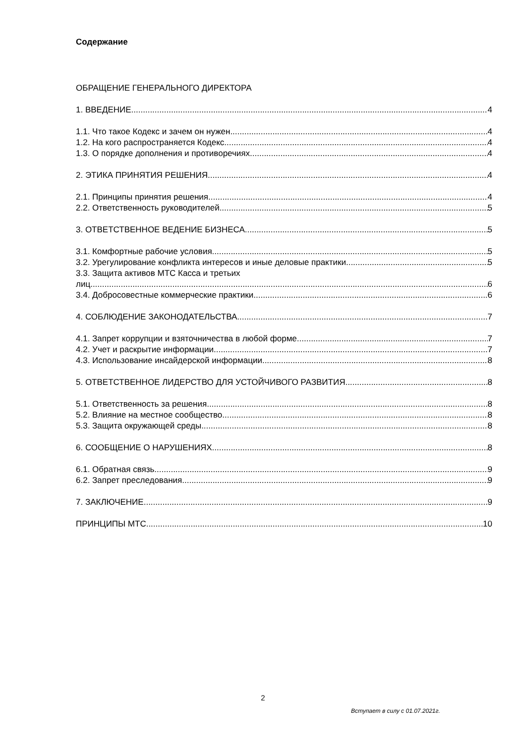Содержание
ОБРАЩЕНИЕ ГЕНЕРАЛЬНОГО ДИРЕКТОРА
1. ВВЕДЕНИЕ 4
1.1. Что такое Кодекс и зачем он нужен 4
1.2. На кого распространяется Кодекс 4
1.3. О порядке дополнения и противоречиях 4
2. ЭТИКА ПРИНЯТИЯ РЕШЕНИЯ 4
2.1. Принципы принятия решения 4
2.2. Ответственность руководителей 5
3. ОТВЕТСТВЕННОЕ ВЕДЕНИЕ БИЗНЕСА 5
3.1. Комфортные рабочие условия 5
3.2. Урегулирование конфликта интересов и иные деловые практики 5
3.3. Защита активов МТС Касса и третьих
лиц 6
3.4. Добросовестные коммерческие практики 6
4. СОБЛЮДЕНИЕ ЗАКОНОДАТЕЛЬСТВА 7
4.1. Запрет коррупции и взяточничества в любой форме 7
4.2. Учет и раскрытие информации 7
4.3. Использование инсайдерской информации 8
5. ОТВЕТСТВЕННОЕ ЛИДЕРСТВО ДЛЯ УСТОЙЧИВОГО РАЗВИТИЯ 8
5.1. Ответственность за решения 8
5.2. Влияние на местное сообщество 8
5.3. Защита окружающей среды 8
6. СООБЩЕНИЕ О НАРУШЕНИЯХ 8
6.1. Обратная связь 9
6.2. Запрет преследования 9
7. ЗАКЛЮЧЕНИЕ 9
ПРИНЦИПЫ МТС 10
2
Вступает в силу с 01.07.2021г.